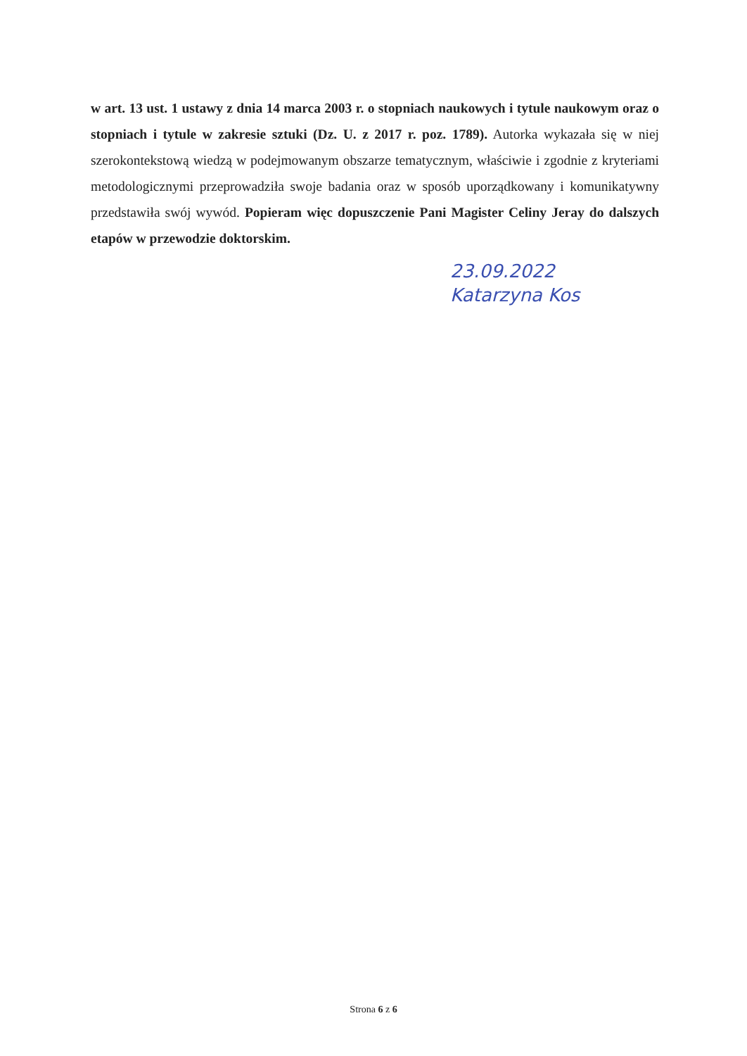w art. 13 ust. 1 ustawy z dnia 14 marca 2003 r. o stopniach naukowych i tytule naukowym oraz o stopniach i tytule w zakresie sztuki (Dz. U. z 2017 r. poz. 1789). Autorka wykazała się w niej szerokontekstową wiedzą w podejmowanym obszarze tematycznym, właściwie i zgodnie z kryteriami metodologicznymi przeprowadziła swoje badania oraz w sposób uporządkowany i komunikatywny przedstawiła swój wywód. Popieram więc dopuszczenie Pani Magister Celiny Jeray do dalszych etapów w przewodzie doktorskim.
23.09.2022
Katarzyna Kos
Strona 6 z 6